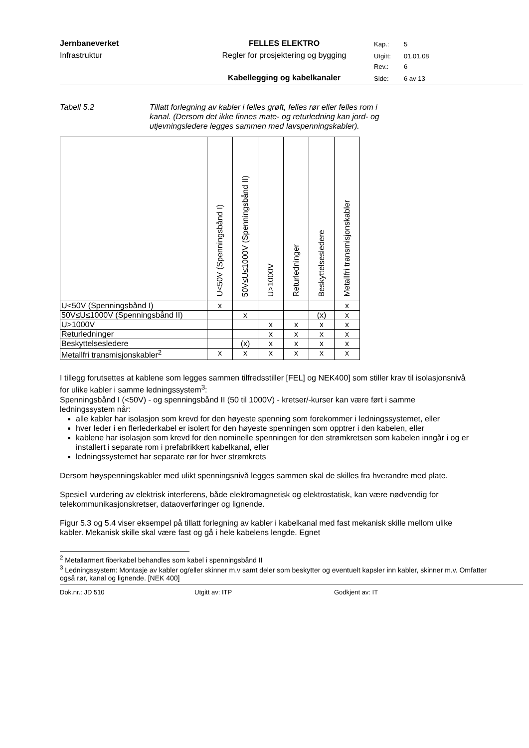Jernbaneverket
FELLES ELEKTRO
Kap.:
5
Infrastruktur
Regler for prosjektering og bygging
Utgitt:
01.01.08
Rev.:
6
Kabellegging og kabelkanaler
Side:
6 av 13
Tabell 5.2 Tillatt forlegning av kabler i felles grøft, felles rør eller felles rom i kanal. (Dersom det ikke finnes mate- og returledning kan jord- og utjevningsledere legges sammen med lavspenningskabler).
| | U<50V (Spenningsbånd I) | 50V≤U≤1000V (Spenningsbånd II) | U>1000V | Returledninger | Beskyttelsesledere | Metallfri transmisjonskabler |
| --- | --- | --- | --- | --- | --- | --- |
| U<50V (Spenningsbånd I) | x | | | | | x |
| 50V≤U≤1000V (Spenningsbånd II) | | x | | | (x) | x |
| U>1000V | | | x | x | x | x |
| Returledninger | | | x | x | x | x |
| Beskyttelsesledere | | (x) | x | x | x | x |
| Metallfri transmisjonskabler<sup>2</sup> | x | x | x | x | x | x |
I tillegg forutsettes at kablene som legges sammen tilfredsstiller [FEL] og NEK400] som stiller krav til isolasjonsnivå for ulike kabler i samme ledningssystem<sup>3</sup>:
Spenningsbånd I (<50V) - og spenningsbånd II (50 til 1000V) - kretser/-kurser kan være ført i samme ledningssystem når:
alle kabler har isolasjon som krevd for den høyeste spenning som forekommer i ledningssystemet, eller
hver leder i en flerlederkabel er isolert for den høyeste spenningen som opptrer i den kabelen, eller
kablene har isolasjon som krevd for den nominelle spenningen for den strømkretsen som kabelen inngår i og er installert i separate rom i prefabrikkert kabelkanal, eller
ledningssystemet har separate rør for hver strømkrets
Dersom høyspenningskabler med ulikt spenningsnivå legges sammen skal de skilles fra hverandre med plate.
Spesiell vurdering av elektrisk interferens, både elektromagnetisk og elektrostatisk, kan være nødvendig for telekommunikasjonskretser, dataoverføringer og lignende.
Figur 5.3 og 5.4 viser eksempel på tillatt forlegning av kabler i kabelkanal med fast mekanisk skille mellom ulike kabler. Mekanisk skille skal være fast og gå i hele kabelens lengde. Egnet
<sup>2</sup> Metallarmert fiberkabel behandles som kabel i spenningsbånd II
<sup>3</sup> Ledningssystem: Montasje av kabler og/eller skinner m.v samt deler som beskytter og eventuelt kapsler inn kabler, skinner m.v. Omfatter også rør, kanal og lignende. [NEK 400]
Dok.nr.: JD 510 Utgitt av: ITP Godkjent av: IT